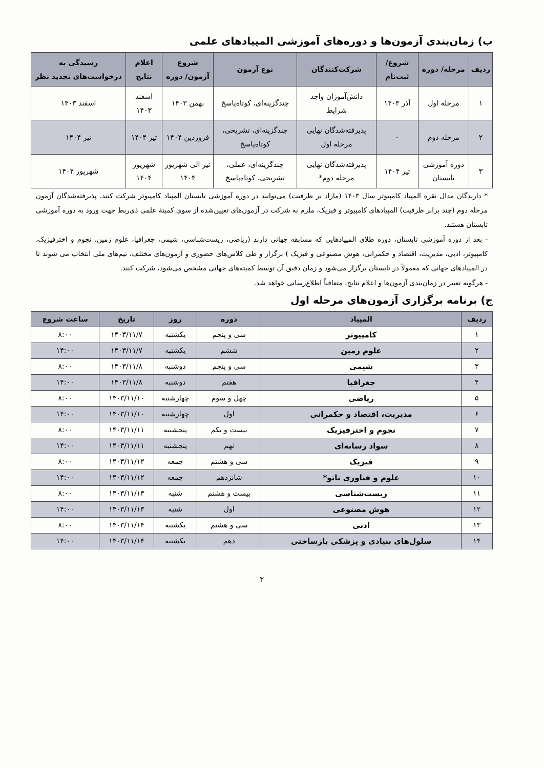ب) زمان‌بندی آزمون‌ها و دوره‌های آموزشی المپیادهای علمی
| ردیف | مرحله/ دوره | شروع/ ثبت‌نام | شرکت‌کنندگان | نوع آزمون | شروع آزمون/ دوره | اعلام نتایج | رسیدگی به درخواست‌های تجدید نظر |
| --- | --- | --- | --- | --- | --- | --- | --- |
| ۱ | مرحله اول | آذر ۱۴۰۳ | دانش‌آموزان واجد شرایط | چندگزینه‌ای، کوتاه‌پاسخ | بهمن ۱۴۰۳ | اسفند ۱۴۰۳ | اسفند ۱۴۰۳ |
| ۲ | مرحله دوم | - | پذیرفته‌شدگان نهایی مرحله اول | چندگزینه‌ای، تشریحی، کوتاه‌پاسخ | فروردین ۱۴۰۴ | تیر ۱۴۰۴ | تیر ۱۴۰۴ |
| ۳ | دوره آموزشی تابستان | تیر ۱۴۰۴ | پذیرفته‌شدگان نهایی مرحله دوم* | چندگزینه‌ای، عملی، تشریحی، کوتاه‌پاسخ | تیر الی شهریور ۱۴۰۴ | شهریور ۱۴۰۴ | شهریور ۱۴۰۴ |
* دارندگان مدال نقره المپیاد کامپیوتر سال ۱۴۰۳ (مازاد بر ظرفیت) می‌توانند در دوره آموزشی تابستان المپیاد کامپیوتر شرکت کنند. پذیرفته‌شدگان آزمون مرحله دوم (چند برابر ظرفیت) المپیادهای کامپیوتر و فیزیک، ملزم به شرکت در آزمون‌های تعیین‌شده از سوی کمیتهٔ علمی ذی‌ربط جهت ورود به دوره آموزشی تابستان هستند.
- بعد از دوره آموزشی تابستان، دوره طلای المپیادهایی که مسابقه جهانی دارند (ریاضی، زیست‌شناسی، شیمی، جغرافیا، علوم زمین، نجوم و اخترفیزیک، کامپیوتر، ادبی، مدیریت، اقتصاد و حکمرانی، هوش مصنوعی و فیزیک ) برگزار و طی کلاس‌های حضوری و آزمون‌های مختلف، تیم‌های ملی انتخاب می شوند تا در المپیادهای جهانی که معمولاً در تابستان برگزار می‌شود و زمان دقیق آن توسط کمیته‌های جهانی مشخص می‌شود، شرکت کنند.
- هرگونه تغییر در زمان‌بندی آزمون‌ها و اعلام نتایج، متعاقباً اطلاع‌رسانی خواهد شد.
ج) برنامه برگزاری آزمون‌های مرحله اول
| ردیف | المپیاد | دوره | روز | تاریخ | ساعت شروع |
| --- | --- | --- | --- | --- | --- |
| ۱ | کامپیوتر | سی و پنجم | یکشنبه | ۱۴۰۳/۱۱/۷ | ۸:۰۰ |
| ۲ | علوم زمین | ششم | یکشنبه | ۱۴۰۳/۱۱/۷ | ۱۴:۰۰ |
| ۳ | شیمی | سی و پنجم | دوشنبه | ۱۴۰۳/۱۱/۸ | ۸:۰۰ |
| ۴ | جغرافیا | هفتم | دوشنبه | ۱۴۰۳/۱۱/۸ | ۱۴:۰۰ |
| ۵ | ریاضی | چهل و سوم | چهارشنبه | ۱۴۰۳/۱۱/۱۰ | ۸:۰۰ |
| ۶ | مدیریت، اقتصاد و حکمرانی | اول | چهارشنبه | ۱۴۰۳/۱۱/۱۰ | ۱۴:۰۰ |
| ۷ | نجوم و اخترفیزیک | بیست و یکم | پنجشنبه | ۱۴۰۳/۱۱/۱۱ | ۸:۰۰ |
| ۸ | سواد رسانه‌ای | نهم | پنجشنبه | ۱۴۰۳/۱۱/۱۱ | ۱۴:۰۰ |
| ۹ | فیزیک | سی و هشتم | جمعه | ۱۴۰۳/۱۱/۱۲ | ۸:۰۰ |
| ۱۰ | علوم و فناوری نانو* | شانزدهم | جمعه | ۱۴۰۳/۱۱/۱۲ | ۱۴:۰۰ |
| ۱۱ | زیست‌شناسی | بیست و هشتم | شنبه | ۱۴۰۳/۱۱/۱۳ | ۸:۰۰ |
| ۱۲ | هوش مصنوعی | اول | شنبه | ۱۴۰۳/۱۱/۱۳ | ۱۴:۰۰ |
| ۱۳ | ادبی | سی و هشتم | یکشنبه | ۱۴۰۳/۱۱/۱۴ | ۸:۰۰ |
| ۱۴ | سلول‌های بنیادی و پزشکی بازساختی | دهم | یکشنبه | ۱۴۰۳/۱۱/۱۴ | ۱۴:۰۰ |
۳